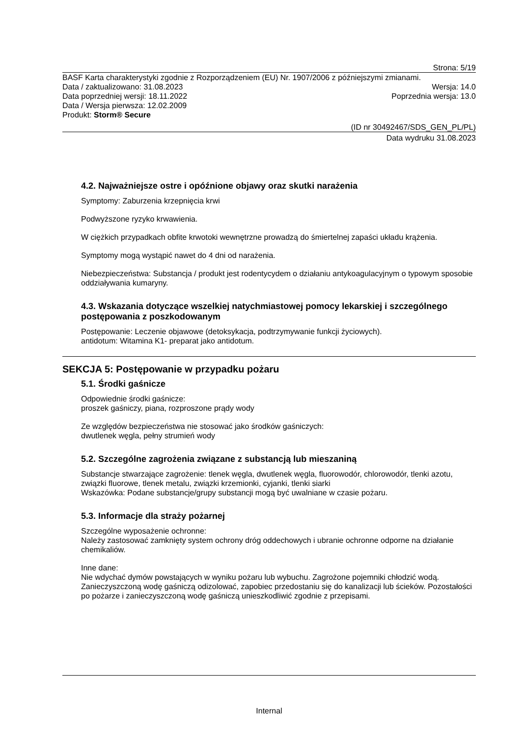Strona: 5/19
BASF Karta charakterystyki zgodnie z Rozporządzeniem (EU) Nr. 1907/2006 z późniejszymi zmianami.
Data / zaktualizowano: 31.08.2023 Wersja: 14.0
Data poprzedniej wersji: 18.11.2022 Poprzednia wersja: 13.0
Data / Wersja pierwsza: 12.02.2009
Produkt: Storm® Secure
(ID nr 30492467/SDS_GEN_PL/PL)
Data wydruku 31.08.2023
4.2. Najważniejsze ostre i opóźnione objawy oraz skutki narażenia
Symptomy: Zaburzenia krzepnięcia krwi
Podwyższone ryzyko krwawienia.
W ciężkich przypadkach obfite krwotoki wewnętrzne prowadzą do śmiertelnej zapaści układu krążenia.
Symptomy mogą wystąpić nawet do 4 dni od narażenia.
Niebezpieczeństwa: Substancja / produkt jest rodentycydem o działaniu antykoagulacyjnym o typowym sposobie oddziaływania kumaryny.
4.3. Wskazania dotyczące wszelkiej natychmiastowej pomocy lekarskiej i szczególnego postępowania z poszkodowanym
Postępowanie: Leczenie objawowe (detoksykacja, podtrzymywanie funkcji życiowych).
antidotum: Witamina K1- preparat jako antidotum.
SEKCJA 5: Postępowanie w przypadku pożaru
5.1. Środki gaśnicze
Odpowiednie środki gaśnicze:
proszek gaśniczy, piana, rozproszone prądy wody
Ze względów bezpieczeństwa nie stosować jako środków gaśniczych:
dwutlenek węgla, pełny strumień wody
5.2. Szczególne zagrożenia związane z substancją lub mieszaniną
Substancje stwarzające zagrożenie: tlenek węgla, dwutlenek węgla, fluorowodór, chlorowodór, tlenki azotu, związki fluorowe, tlenek metalu, związki krzemionki, cyjanki, tlenki siarki
Wskazówka: Podane substancje/grupy substancji mogą być uwalniane w czasie pożaru.
5.3. Informacje dla straży pożarnej
Szczególne wyposażenie ochronne:
Należy zastosować zamknięty system ochrony dróg oddechowych i ubranie ochronne odporne na działanie chemikaliów.
Inne dane:
Nie wdychać dymów powstających w wyniku pożaru lub wybuchu. Zagrożone pojemniki chłodzić wodą. Zanieczyszczoną wodę gaśniczą odizolować, zapobiec przedostaniu się do kanalizacji lub ścieków. Pozostałości po pożarze i zanieczyszczoną wodę gaśniczą unieszkodliwić zgodnie z przepisami.
Internal